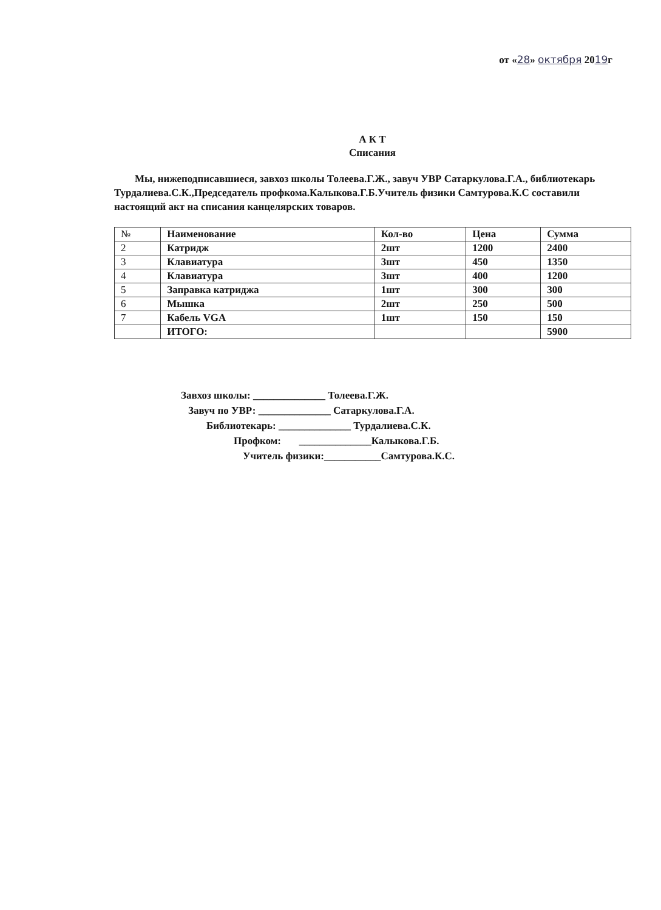от «28» октября 2019г
А К Т
Списания
Мы, нижеподписавшиеся, завхоз школы Толеева.Г.Ж., завуч УВР Сатаркулова.Г.А., библиотекарь Турдалиева.С.К.,Председатель профкома.Калыкова.Г.Б.Учитель физики Самтурова.К.С составили настоящий акт на списания канцелярских товаров.
| № | Наименование | Кол-во | Цена | Сумма |
| --- | --- | --- | --- | --- |
| 2 | Катридж | 2шт | 1200 | 2400 |
| 3 | Клавиатура | 3шт | 450 | 1350 |
| 4 | Клавиатура | 3шт | 400 | 1200 |
| 5 | Заправка катриджа | 1шт | 300 | 300 |
| 6 | Мышка | 2шт | 250 | 500 |
| 7 | Кабель VGA | 1шт | 150 | 150 |
| | ИТОГО: | | | 5900 |
Завхоз школы: ______________ Толеева.Г.Ж.
Завуч по УВР: ______________ Сатаркулова.Г.А.
Библиотекарь: ______________ Турдалиева.С.К.
Профком: ______________Калыкова.Г.Б.
Учитель физики:___________Самтурова.К.С.